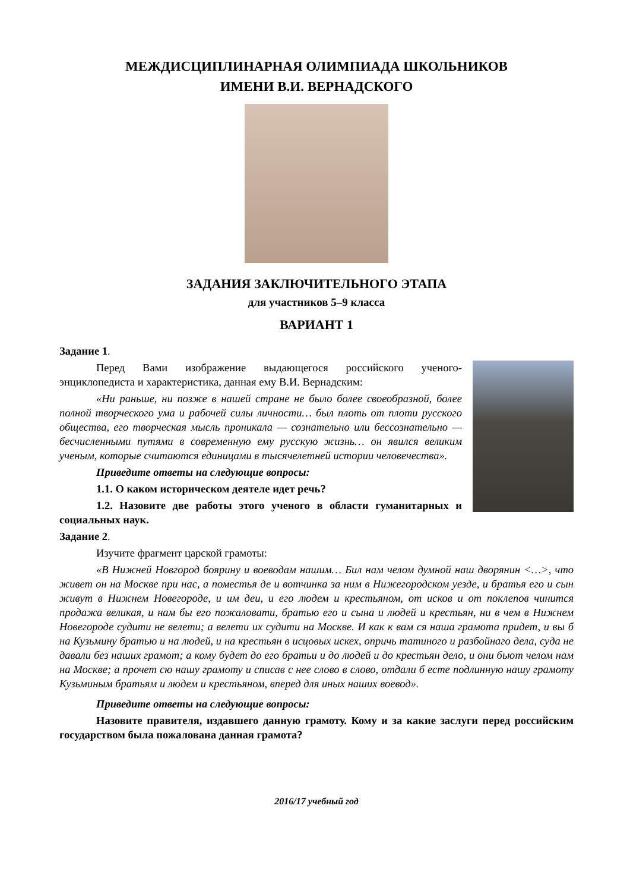МЕЖДИСЦИПЛИНАРНАЯ ОЛИМПИАДА ШКОЛЬНИКОВ
ИМЕНИ В.И. ВЕРНАДСКОГО
ЗАДАНИЯ ЗАКЛЮЧИТЕЛЬНОГО ЭТАПА
для участников 5–9 класса
ВАРИАНТ 1
Задание 1.
Перед Вами изображение выдающегося российского ученого-энциклопедиста и характеристика, данная ему В.И. Вернадским:
«Ни раньше, ни позже в нашей стране не было более своеобразной, более полной творческого ума и рабочей силы личности… был плоть от плоти русского общества, его творческая мысль проникала — сознательно или бессознательно — бесчисленными путями в современную ему русскую жизнь… он явился великим ученым, которые считаются единицами в тысячелетней истории человечества».
Приведите ответы на следующие вопросы:
1.1. О каком историческом деятеле идет речь?
1.2. Назовите две работы этого ученого в области гуманитарных и социальных наук.
Задание 2.
Изучите фрагмент царской грамоты:
«В Нижней Новгород боярину и воеводам нашим… Бил нам челом думной наш дворянин <…>, что живет он на Москве при нас, а поместья де и вотчинка за ним в Нижегородском уезде, и братья его и сын живут в Нижнем Новегороде, и им деи, и его людем и крестьяном, от исков и от поклепов чинится продажа великая, и нам бы его пожаловати, братью его и сына и людей и крестьян, ни в чем в Нижнем Новегороде судити не велети; а велети их судити на Москве. И как к вам ся наша грамота придет, и вы б на Кузьмину братью и на людей, и на крестьян в исцовых искех, опричь татиного и разбойнаго дела, суда не давали без наших грамот; а кому будет до его братьи и до людей и до крестьян дело, и они бьют челом нам на Москве; а прочет сю нашу грамоту и списав с нее слово в слово, отдали б есте подлинную нашу грамоту Кузьминым братьям и людем и крестьяном, вперед для иных наших воевод».
Приведите ответы на следующие вопросы:
Назовите правителя, издавшего данную грамоту. Кому и за какие заслуги перед российским государством была пожалована данная грамота?
2016/17 учебный год